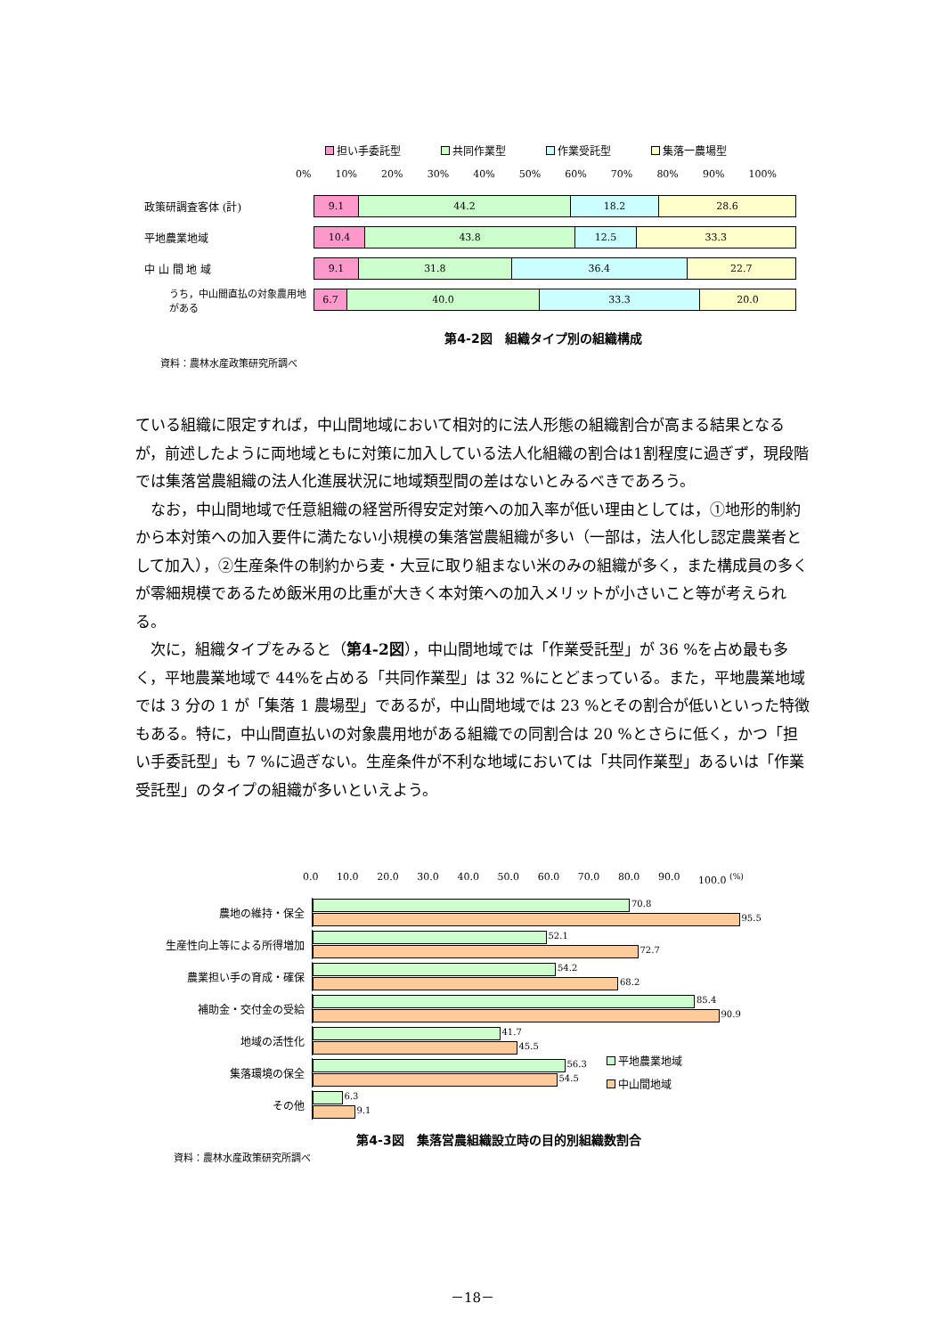担い手委託型 共同作業型 作業受託型 集落一農場型
0% 10% 20% 30% 40% 50% 60% 70% 80% 90% 100%
政策研調査客体 (計)
9.1 44.2 18.2 28.6
平地農業地域
10.4 43.8 12.5 33.3
中 山 間 地 域
9.1 31.8 36.4 22.7
うち，中山間直払の対象農用地がある
6.7 40.0 33.3 20.0
第4-2図　組織タイプ別の組織構成
資料：農林水産政策研究所調べ
ている組織に限定すれば，中山間地域において相対的に法人形態の組織割合が高まる結果となるが，前述したように両地域ともに対策に加入している法人化組織の割合は1割程度に過ぎず，現段階では集落営農組織の法人化進展状況に地域類型間の差はないとみるべきであろう。
　なお，中山間地域で任意組織の経営所得安定対策への加入率が低い理由としては，①地形的制約から本対策への加入要件に満たない小規模の集落営農組織が多い（一部は，法人化し認定農業者として加入），②生産条件の制約から麦・大豆に取り組まない米のみの組織が多く，また構成員の多くが零細規模であるため飯米用の比重が大きく本対策への加入メリットが小さいこと等が考えられる。
　次に，組織タイプをみると（第4-2図），中山間地域では「作業受託型」が 36 %を占め最も多く，平地農業地域で 44%を占める「共同作業型」は 32 %にとどまっている。また，平地農業地域では 3 分の 1 が「集落 1 農場型」であるが，中山間地域では 23 %とその割合が低いといった特徴もある。特に，中山間直払いの対象農用地がある組織での同割合は 20 %とさらに低く，かつ「担い手委託型」も 7 %に過ぎない。生産条件が不利な地域においては「共同作業型」あるいは「作業受託型」のタイプの組織が多いといえよう。
0.0 10.0 20.0 30.0 40.0 50.0 60.0 70.0 80.0 90.0 100.0 <sup>(%)</sup>
農地の維持・保全
70.8
95.5
生産性向上等による所得増加
52.1
72.7
農業担い手の育成・確保
54.2
68.2
補助金・交付金の受給
85.4
90.9
地域の活性化
41.7
45.5
集落環境の保全
56.3
54.5
平地農業地域
中山間地域
その他
6.3
9.1
第4-3図　集落営農組織設立時の目的別組織数割合
資料：農林水産政策研究所調べ
－18－